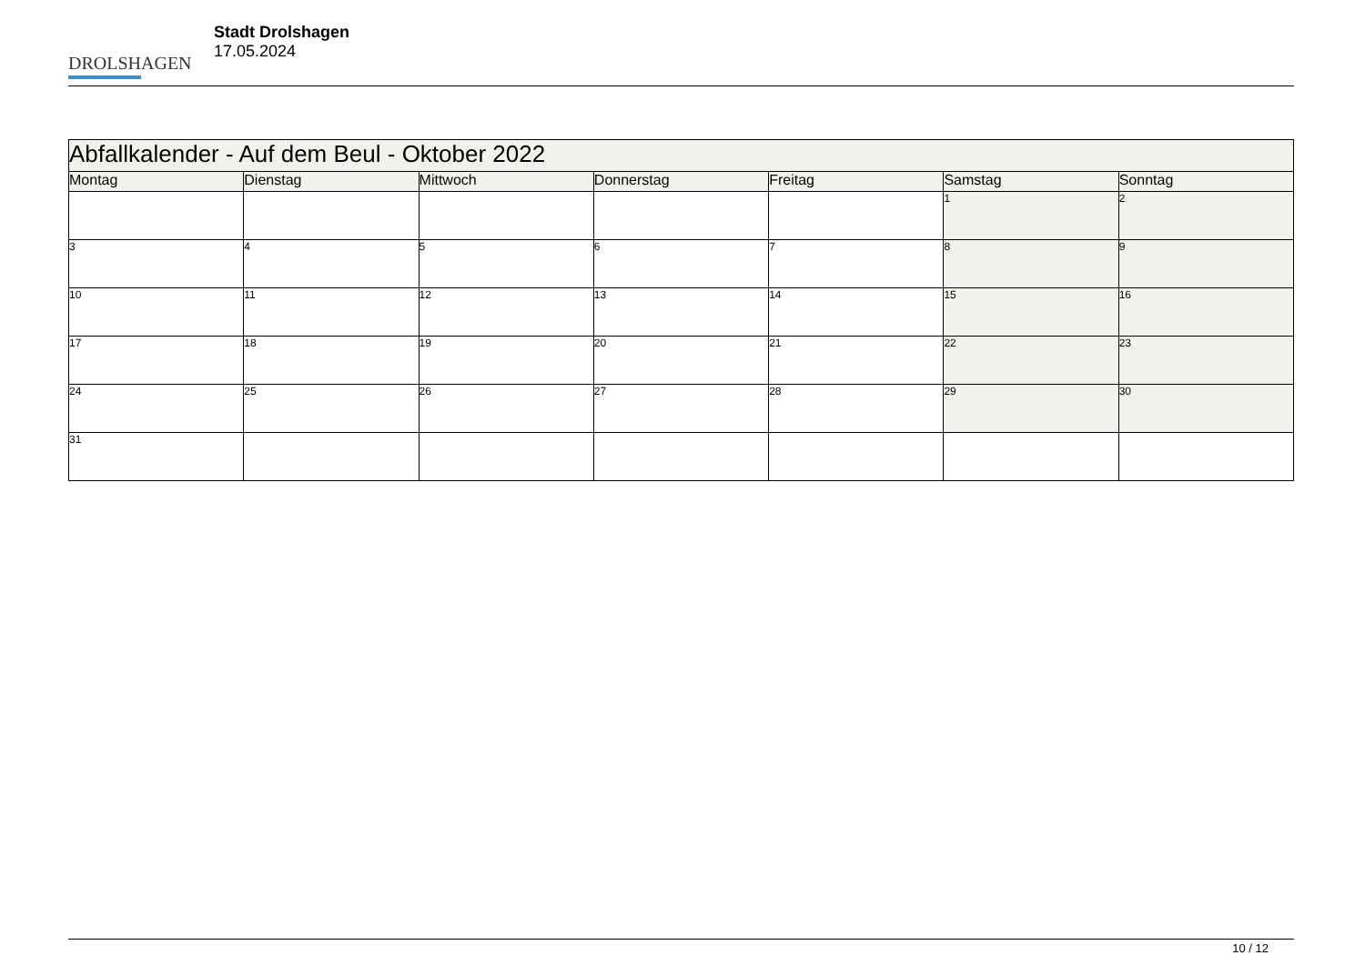DROLSHAGEN
Stadt Drolshagen
17.05.2024
| Abfallkalender - Auf dem Beul - Oktober 2022 | | | | | | |
| --- | --- | --- | --- | --- | --- | --- |
| Montag | Dienstag | Mittwoch | Donnerstag | Freitag | Samstag | Sonntag |
| | | | | | 1 | 2 |
| 3 | 4 | 5 | 6 | 7 | 8 | 9 |
| 10 | 11 | 12 | 13 | 14 | 15 | 16 |
| 17 | 18 | 19 | 20 | 21 | 22 | 23 |
| 24 | 25 | 26 | 27 | 28 | 29 | 30 |
| 31 | | | | | | |
10 / 12